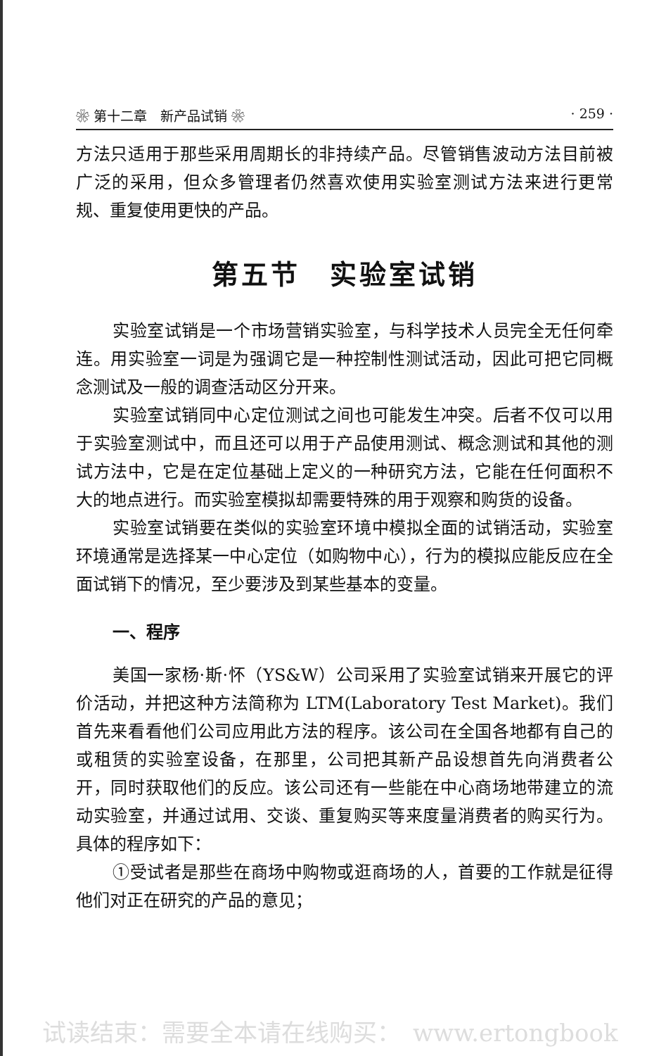❀ 第十二章　新产品试销 ❀ · 259 ·
方法只适用于那些采用周期长的非持续产品。尽管销售波动方法目前被广泛的采用，但众多管理者仍然喜欢使用实验室测试方法来进行更常规、重复使用更快的产品。
第五节　实验室试销
实验室试销是一个市场营销实验室，与科学技术人员完全无任何牵连。用实验室一词是为强调它是一种控制性测试活动，因此可把它同概念测试及一般的调查活动区分开来。
实验室试销同中心定位测试之间也可能发生冲突。后者不仅可以用于实验室测试中，而且还可以用于产品使用测试、概念测试和其他的测试方法中，它是在定位基础上定义的一种研究方法，它能在任何面积不大的地点进行。而实验室模拟却需要特殊的用于观察和购货的设备。
实验室试销要在类似的实验室环境中模拟全面的试销活动，实验室环境通常是选择某一中心定位（如购物中心），行为的模拟应能反应在全面试销下的情况，至少要涉及到某些基本的变量。
一、程序
美国一家杨·斯·怀（YS&W）公司采用了实验室试销来开展它的评价活动，并把这种方法简称为 LTM(Laboratory Test Market)。我们首先来看看他们公司应用此方法的程序。该公司在全国各地都有自己的或租赁的实验室设备，在那里，公司把其新产品设想首先向消费者公开，同时获取他们的反应。该公司还有一些能在中心商场地带建立的流动实验室，并通过试用、交谈、重复购买等来度量消费者的购买行为。具体的程序如下：
①受试者是那些在商场中购物或逛商场的人，首要的工作就是征得他们对正在研究的产品的意见；
试读结束：需要全本请在线购买：　www.ertongbook